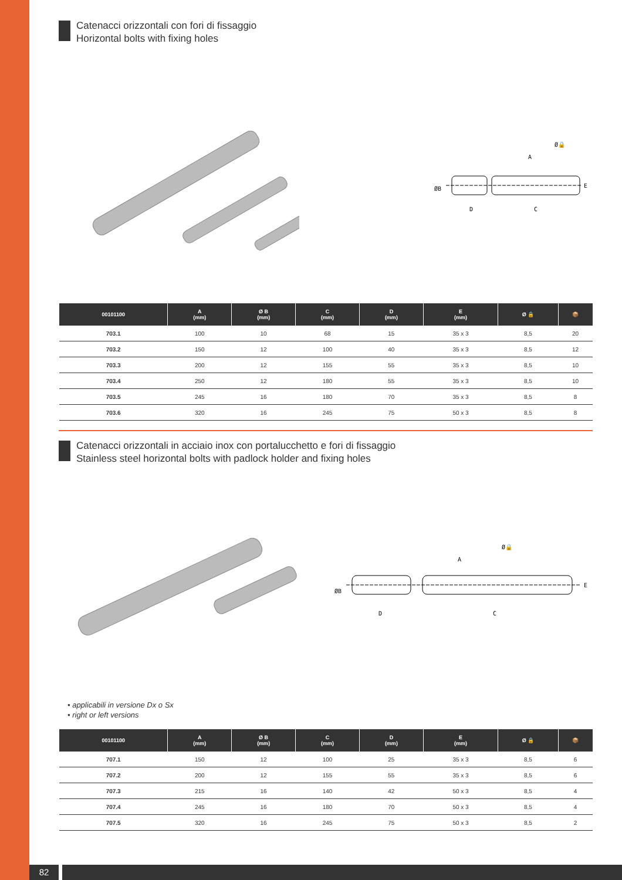Catenacci orizzontali con fori di fissaggio
Horizontal bolts with fixing holes
A
D
C
E
ØB
Ø🔒
| 00101100 | A (mm) | Ø B (mm) | C (mm) | D (mm) | E (mm) | Ø 🔒 | 📦 |
| --- | --- | --- | --- | --- | --- | --- | --- |
| 703.1 | 100 | 10 | 68 | 15 | 35 x 3 | 8,5 | 20 |
| 703.2 | 150 | 12 | 100 | 40 | 35 x 3 | 8,5 | 12 |
| 703.3 | 200 | 12 | 155 | 55 | 35 x 3 | 8,5 | 10 |
| 703.4 | 250 | 12 | 180 | 55 | 35 x 3 | 8,5 | 10 |
| 703.5 | 245 | 16 | 180 | 70 | 35 x 3 | 8,5 | 8 |
| 703.6 | 320 | 16 | 245 | 75 | 50 x 3 | 8,5 | 8 |
Catenacci orizzontali in acciaio inox con portalucchetto e fori di fissaggio
Stainless steel horizontal bolts with padlock holder and fixing holes
A
D
C
E
ØB
Ø🔒
• applicabili in versione Dx o Sx
• right or left versions
| 00101100 | A (mm) | Ø B (mm) | C (mm) | D (mm) | E (mm) | Ø 🔒 | 📦 |
| --- | --- | --- | --- | --- | --- | --- | --- |
| 707.1 | 150 | 12 | 100 | 25 | 35 x 3 | 8,5 | 6 |
| 707.2 | 200 | 12 | 155 | 55 | 35 x 3 | 8,5 | 6 |
| 707.3 | 215 | 16 | 140 | 42 | 50 x 3 | 8,5 | 4 |
| 707.4 | 245 | 16 | 180 | 70 | 50 x 3 | 8,5 | 4 |
| 707.5 | 320 | 16 | 245 | 75 | 50 x 3 | 8,5 | 2 |
82